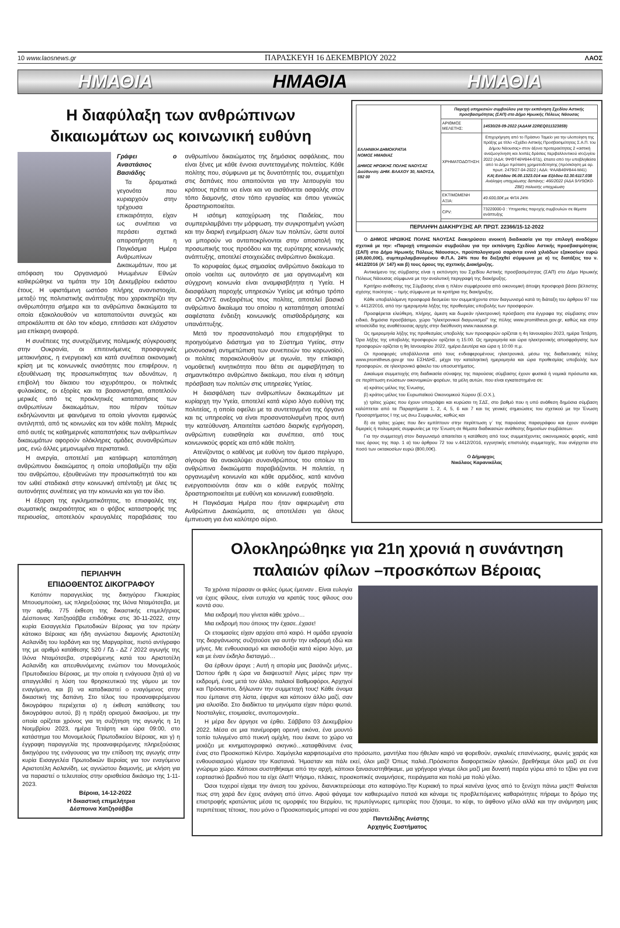10 www.laosnews.gr ΠΑΡΑΣΚΕΥΗ 16 ΔΕΚΕΜΒΡΙΟΥ 2022 ΛΑΟΣ
ΗΜΑΘΙΑ ΗΜΑΘΙΑ ΗΜΑΘΙΑ
Η διαφύλαξη των ανθρώπινων δικαιωμάτων ως κοινωνική ευθύνη
Γράφει ο Αναστάσιος Βασιάδης
Τα δραματικά γεγονότα που κυριαρχούν στην τρέχουσα επικαιρότητα, είχαν ως συνέπεια να περάσει σχετικά απαρατήρητη η Παγκόσμια Ημέρα Ανθρωπίνων Δικαιωμάτων, που με απόφαση του Οργανισμού Ηνωμένων Εθνών καθιερώθηκε να τιμάται την 10η Δεκεμβρίου εκάστου έτους. Η υφιστάμενη ωστόσο πλήρης αναντιστοιχία, μεταξύ της πολιτιστικής ανάπτυξης που χαρακτηρίζει την ανθρωπότητα σήμερα και τα ανθρώπινα δικαιώματα τα οποία εξακολουθούν να καταπατούνται συνεχώς και απροκάλυπτα σε όλο τον κόσμο, επιτάσσει κατ ελάχιστον μια επίκαιρη αναφορά.
Η συνέπειες της συνεχιζόμενης πολεμικής σύγκρουσης στην Ουκρανία, οι επιτεινόμενες προσφυγικές μετακινήσεις, η ενεργειακή και κατά συνέπεια οικονομική κρίση με τις κοινωνικές ανισότητες που επιφέρουν, η εξουθένωση της προσωπικότητας των αδυνάτων, η επιβολή του δίκαιου του ισχυρότερου, οι πολιτικές φυλακίσεις, οι εξορίες και τα βασανιστήρια, αποτελούν μερικές από τις προκλητικές καταπατήσεις των ανθρωπίνων δικαιωμάτων, που πέραν τούτων εκδηλώνονται με φαινόμενα τα οποία γίνονται εμφανώς αντιληπτά, από τις κοινωνίες και τον κάθε πολίτη. Μερικές από αυτές τις καθημερινές καταπατήσεις των ανθρωπίνων δικαιωμάτων αφορούν ολόκληρες ομάδες συνανθρώπων μας, ενώ άλλες μεμονωμένα περιστατικά.
Η ανεργία, αποτελεί μια κατάφωρη καταπάτηση ανθρώπινου δικαιώματος η οποία υποβαθμίζει την αξία του ανθρώπου, εξουθενώνει την προσωπικότητά του και τον ωθεί σταδιακά στην κοινωνική απένταξη με όλες τις αυτονόητες συνέπειες για την κοινωνία και για τον ίδιο.
Η έξαρση της εγκληματικότητας, το επισφαλές της σωματικής ακεραιότητας και ο φόβος καταστροφής της περιουσίας, αποτελούν κραυγαλέες παραβιάσεις του ανθρωπίνου δικαιώματος της δημόσιας ασφάλειας, που είναι ξένες με κάθε έννοια συντεταγμένης πολιτείας. Κάθε πολίτης που, σύμφωνα με τις δυνατότητές του, συμμετέχει στις δαπάνες που απαιτούνται για την λειτουργία του κράτους πρέπει να είναι και να αισθάνεται ασφαλής στον τόπο διαμονής, στον τόπο εργασίας και όπου γενικώς δραστηριοποιείται.
Η ισότιμη κατοχύρωση της Παιδείας, που συμπεριλαμβάνει την μόρφωση, την συγκροτημένη γνώση και την διαρκή ενημέρωση όλων των πολιτών, ώστε αυτοί να μπορούν να ανταποκρίνονται στην αποστολή της προσωπικής τους προόδου και της ευρύτερης κοινωνικής ανάπτυξης, αποτελεί στοιχειώδες ανθρώπινο δικαίωμα.
Το κορυφαίας όμως σημασίας ανθρώπινο δικαίωμα το οποίο νοείται ως αυτονόητο σε μια οργανωμένη και σύγχρονη κοινωνία είναι αναμφισβήτητα η Υγεία. Η διασφάλιση παροχής υπηρεσιών Υγείας με ισότιμο τρόπο σε ΟΛΟΥΣ ανεξαιρέτως τους πολίτες, αποτελεί βασικό ανθρώπινο δικαίωμα του οποίου η καταπάτηση αποτελεί σαφέστατα ένδειξη κοινωνικής οπισθοδρόμησης και υπανάπτυξης.
Μετά τον προσανατολισμό που επιχειρήθηκε το προηγούμενο διάστημα για το Σύστημα Υγείας, στην μονονοσική αντιμετώπιση των συνεπειών του κορωνοϊού, οι πολίτες παρακολουθούν με αγωνία, την επίκαιρη νομοθετική κινητικότητα που θέτει σε αμφισβήτηση το σημαντικότερο ανθρώπινο δικαίωμα, που είναι η ισότιμη πρόσβαση των πολιτών στις υπηρεσίες Υγείας.
Η διασφάλιση των ανθρωπίνων δικαιωμάτων με κυρίαρχη την Υγεία, αποτελεί κατά κύριο λόγο ευθύνη της πολιτείας, η οποία οφείλει με τα συντεταγμένα της όργανα και τις υπηρεσίες να είναι προσανατολισμένη προς αυτή την κατεύθυνση. Απαιτείται ωστόσο διαρκής εγρήγορση, ανθρώπινη ευαισθησία και συνέπεια, από τους κοινωνικούς φορείς και από κάθε πολίτη.
Ατενίζοντας ο καθένας με ευθύνη τον άμεσο περίγυρο, σίγουρα θα ανακαλύψει συνανθρώπους του οποίων τα ανθρώπινα δικαιώματα παραβιάζονται. Η πολιτεία, η οργανωμένη κοινωνία και κάθε αρμόδιος, κατά κανόνα ενεργοποιούνται όταν και ο κάθε ενεργός πολίτης δραστηριοποιείται με ευθύνη και κοινωνική ευαισθησία.
Η Παγκόσμια Ημέρα που ήταν αφιερωμένη στα Ανθρώπινα Δικαιώματα, ας αποτελέσει για όλους έμπνευση για ένα καλύτερο αύριο.
| ΕΛΛΗΝΙΚΗ ΔΗΜΟΚΡΑΤΙΑ ΝΟΜΟΣ ΗΜΑΘΙΑΣ ΔΗΜΟΣ ΗΡΩΙΚΗΣ ΠΟΛΗΣ ΝΑΟΥΣΑΣ Διεύθυνση: ΔΗΜ. ΒΛΑΧΟΥ 30, ΝΑΟΥΣΑ, 592 00 | Παροχή υπηρεσιών συμβούλου για την εκπόνηση Σχεδίου Αστικής προσβασιμότητας (ΣΑΠ) στο Δήμο Ηρωικής Πόλεως Νάουσας | |
| | ΑΡΙΘΜΟΣ ΜΕΛΕΤΗΣ: | 14530/28-09-2022 (ΑΔΑΜ 22REQ011323859) |
| | ΧΡΗΜΑΤΟΔΟΤΗΣΗ: | Επιχορήγηση από το Πράσινο Ταμείο για την υλοποίηση της πράξης με τίτλο «Σχέδιο Αστικής Προσβασιμότητας Σ.Α.Π. του Δήμου Νάουσας» στον άξονα προτεραιότητας 2 «αστική αναζωογόνηση και λοιπές δράσεις περιβαλλοντικού ισοζυγίου 2022 (ΑΔΑ: 9ΨΘΤ46Ψ844-97Δ), έπειτα από την υποβληθείσα από το Δήμο πρόταση χρηματοδότησης (πρόσκληση με αρ. πρωτ. 2479/27-04-2022 / ΑΔΑ: ΨΑΑΒ46Ψ844-Μ41) ΚΑ/ Εσόδου 06.00.1323.014 και Εξόδου 02.30.6117.038 Ανάληψη υποχρέωσης δαπάνης: 466/2022 (ΑΔΑ 9ΛΥ9ΩΚ0-ΖΒΕ) πολυετής υποχρέωση |
| | ΕΚΤΙΜΩΜΕΝΗ ΑΞΙΑ: | 49.600,00€ με ΦΠΑ 24% |
| | CPV: | 73220000-0 : Υπηρεσίες παροχής συμβουλών σε θέματα ανάπτυξης |
| ΠΕΡΙΛΗΨΗ ΔΙΑΚΗΡΥΞΗΣ ΑΡ. ΠΡΩΤ. 22366/15-12-2022 | | |
Ο ΔΗΜΟΣ ΗΡΩΙΚΗΣ ΠΟΛΗΣ ΝΑΟΥΣΑΣ διακηρύσσει ανοικτή διαδικασία για την επιλογή αναδόχου σχετικά με την: «Παροχή υπηρεσιών συμβούλου για την εκπόνηση Σχεδίου Αστικής προσβασιμότητας (ΣΑΠ) στο Δήμο Ηρωικής Πόλεως Νάουσας», προϋπολογισμού σαράντα εννιά χιλιάδων εξακοσίων ευρώ (49,600,00€), συμπεριλαμβανομένου Φ.Π.Α. 24% που θα διεξαχθεί σύμφωνα με α) τις διατάξεις του ν. 4412/2016 (Α' 147) και β) τους όρους της σχετικής Διακήρυξης.
Αντικείμενο της σύμβασης είναι η εκπόνηση του Σχεδίου Αστικής προσβασιμότητας (ΣΑΠ) στο Δήμο Ηρωικής Πόλεως Νάουσας σύμφωνα με την αναλυτική περιγραφή της διακήρυξης.
Κριτήριο ανάθεσης της Σύμβασης είναι η πλέον συμφέρουσα από οικονομική άποψη προσφορά βάσει βέλτιστης σχέσης ποιότητας – τιμής σύμφωνα με τα κριτήρια της διακήρυξης.
Κάθε υποβαλλόμενη προσφορά δεσμεύει τον συμμετέχοντα στον διαγωνισμό κατά τη διάταξη του άρθρου 97 του ν. 4412/2016, από την ημερομηνία λήξης της προθεσμίας υποβολής των προσφορών.
Προσφέρεται ελεύθερη, πλήρης, άμεση και δωρεάν ηλεκτρονική πρόσβαση στα έγγραφα της σύμβασης στον ειδικό, δημόσια προσβάσιμο, χώρο "ηλεκτρονικοί διαγωνισμοί" της πύλης www.promitheus.gov.gr, καθώς και στην ιστοσελίδα της αναθέτουσας αρχής στην διεύθυνση www.naoussa.gr.
Ως ημερομηνία λήξης της προθεσμίας υποβολής των προσφορών ορίζεται η 4η Ιανουαρίου 2023, ημέρα Τετάρτη, Ώρα λήξης της υποβολής προσφορών ορίζεται η 15:00. Ως ημερομηνία και ώρα ηλεκτρονικής αποσφράγισης των προσφορών ορίζεται η 9η Ιανουαρίου 2022, ημέρα Δευτέρα και ώρα η 10:00 π.μ.
Οι προσφορές υποβάλλονται από τους ενδιαφερομένους ηλεκτρονικά, μέσω της διαδικτυακής πύλης www.promitheus.gov.gr του ΕΣΗΔΗΣ, μέχρι την καταληκτική ημερομηνία και ώρα προθεσμίας υποβολής των προσφορών, σε ηλεκτρονικό φάκελο του υποσυστήματος.
Δικαίωμα συμμετοχής στη διαδικασία σύναψης της παρούσας σύμβασης έχουν φυσικά ή νομικά πρόσωπα και, σε περίπτωση ενώσεων οικονομικών φορέων, τα μέλη αυτών, που είναι εγκατεστημένα σε:
α) κράτος-μέλος της Ένωσης,
β) κράτος-μέλος του Ευρωπαϊκού Οικονομικού Χώρου (Ε.Ο.Χ.),
γ) τρίτες χώρες που έχουν υπογράψει και κυρώσει τη ΣΔΣ, στο βαθμό που η υπό ανάθεση δημόσια σύμβαση καλύπτεται από τα Παραρτήματα 1, 2, 4, 5, 6 και 7 και τις γενικές σημειώσεις του σχετικού με την Ένωση Προσαρτήματος Ι της ως άνω Συμφωνίας, καθώς και
δ) σε τρίτες χώρες που δεν εμπίπτουν στην περίπτωση γ΄ της παρούσας παραγράφου και έχουν συνάψει διμερείς ή πολυμερείς συμφωνίες με την Ένωση σε θέματα διαδικασιών ανάθεσης δημοσίων συμβάσεων.
Για την συμμετοχή στον διαγωνισμό απαιτείται η κατάθεση από τους συμμετέχοντες οικονομικούς φορείς, κατά τους όρους της παρ. 1 α) του άρθρου 72 του ν.4412/2016, εγγυητικής επιστολής συμμετοχής, που ανέρχεται στο ποσό των οκτακοσίων ευρώ (800,00€).
Ο Δήμαρχος
Νικόλαος Καρανικόλας
ΠΕΡΙΛΗΨΗ
ΕΠΙΔΟΘΕΝΤΟΣ ΔΙΚΟΓΡΑΦΟΥ
Κατόπιν παραγγελίας της δικηγόρου Γλυκερίας Μπουσμπούκη, ως πληρεξούσιας της Ιλόνα Νταμότσεβα, με την αριθμ. 775 έκθεση της δικαστικής επιμελήτριας Δέσποινας Χατζησάββα επιδόθηκε στις 30-11-2022, στην κυρία Εισαγγελέα Πρωτοδικών Βέροιας για τον πρώην κάτοικο Βέροιας και ήδη αγνώστου διαμονής Αριστοτέλη Ασλανίδη του Ιορδάνη και της Μαργαρίτας, πιστό αντίγραφο της με αριθμό κατάθεσης 520 / ΓΔ - ΔΖ / 2022 αγωγής της Ιλόνα Νταμότσεβα, στρεφόμενης κατά του Αριστοτέλη Ασλανίδη και απευθυνόμενης ενώπιον του Μονομελούς Πρωτοδικείου Βέροιας, με την οποία η ενάγουσα ζητά α) να απαγγελθεί η λύση του θρησκευτικού της γάμου με τον εναγόμενο, και β) να καταδικαστεί ο εναγόμενος στην δικαστική της δαπάνη. Στο τέλος του προαναφερόμενου δικογράφου περιέχεται α) η έκθεση κατάθεσης του δικογράφου αυτού, β) η πράξη ορισμού δικασίμου, με την οποία ορίζεται χρόνος για τη συζήτηση της αγωγής η 1η Νοεμβρίου 2023, ημέρα Τετάρτη και ώρα 09:00, στο κατάστημα του Μονομελούς Πρωτοδικείου Βέροιας, και γ) η έγγραφη παραγγελία της προαναφερόμενης πληρεξούσιας δικηγόρου της ενάγουσας για την επίδοση της αγωγής στην κυρία Εισαγγελέα Πρωτοδικών Βεροίας για τον εναγόμενο Αριστοτέλη Ασλανίδη, ως αγνώστου διαμονής, με κλήση για να παραστεί ο τελευταίος στην ορισθείσα δικάσιμο της 1-11-2023.
Βέροια, 14-12-2022
Η δικαστική επιμελήτρια
Δέσποινα Χατζησάββα
Ολοκληρώθηκε για 21η χρονιά η συνάντηση παλαιών φίλων –προσκόπων Βέροιας
Τα χρόνια πέρασαν οι φιλίες όμως έμειναν . Είναι ευλογία να έχεις φίλους, είναι ευτυχία να κρατάς τους φίλους σου κοντά σου.
Μια εκδρομή που γίνεται κάθε χρόνο…
Μια εκδρομή που όποιος την έχασε..έχασε!
Οι ετοιμασίες είχαν αρχίσει από καιρό. Η ομάδα εργασία της διοργάνωσης συζητούσε για αυτήν την εκδρομή εδώ και μήνες. Με ενθουσιασμό και αισιοδοξία κατά κύριο λόγο, μα και με έναν έκδηλο δισταγμό…
Θα έρθουν άραγε ; Αυτή η απορία μας βασάνιζε μήνες.. Ώσπου ήρθε η ώρα να διαψευστεί! Λίγες μέρες πριν την εκδρομή, ένας μετά τον άλλο, παλαιοί Βαθμοφόροι, Αρχηγοί και Πρόσκοποι, δήλωναν την συμμετοχή τους! Κάθε όνομα που έμπαινε στη λίστα, έφερνε και κάποιον άλλο μαζί, σαν μια αλυσίδα. Στο διαδίκτυο τα μηνύματα είχαν πάρει φωτιά. Νοσταλγίες, ετοιμασίες, ανυπομονησία..
Η μέρα δεν άργησε να έρθει. Σάββατο 03 Δεκεμβρίου 2022. Μέσα σε μια πανέμορφη ορεινή εικόνα, ένα μουντό τοπίο τυλιγμένο από πυκνή ομίχλη, που έκανε το χώρο να μοιάζει με κινηματογραφικό σκηνικό…καταφθάνανε ένας ένας στο Προσκοπικό Κέντρο. Χαμόγελα καρφιτσωμένα στο πρόσωπο, μαντήλια που ήθελαν καιρό να φορεθούν, αγκαλιές επανένωσης, φωνές χαράς και ενθουσιασμού γέμισαν την Καστανιά. Ήμασταν και πάλι εκεί, όλοι μαζί! Όπως παλιά..Πρόσκοποι διαφορετικών ηλικιών, βρεθήκαμε όλοι μαζί σε ένα γνώριμο χώρο. Κάποιοι συστηθήκαμε από την αρχή, κάποιοι ξανασυστηθήκαμε, μα γρήγορα γίναμε όλοι μαζί μια δυνατή παρέα γύρω από το τζάκι για ενα εορταστικό βραδινό που τα είχε όλα!!! Ψήσιμο, πλάκες, προσκοπικές αναμνήσεις, πειράγματα και πολύ μα πολύ γέλιο.
Όσοι τυχεροί είχαμε την άνεση του χρόνου, διανυκτερεύσαμε στο καταφύγιο.Την Κυριακή το πρωί κανένα ίχνος από το ξενύχτι πάνω μας!!! Φαίνεται πως στη χαρά δεν έχεις ανάγκη από ύπνο. Αφού φάγαμε τον καθιερωμένο πατσά και κάναμε τις προβλεπόμενες καθαριότητες πήραμε το δρόμο της επιστροφής κρατώντας μέσα τις ομορφιές του Βερμίου, τις πρωτόγνωρες εμπειρίες που ζήσαμε, το κέφι, το άφθονο γέλιο αλλά και την ανάμνηση μιας περιπέτειας τέτοιας, που μόνο ο Προσκοπισμός μπορεί να σου χαρίσει.
Παντελίδης Ανέστης
Αρχηγός Συστήματος